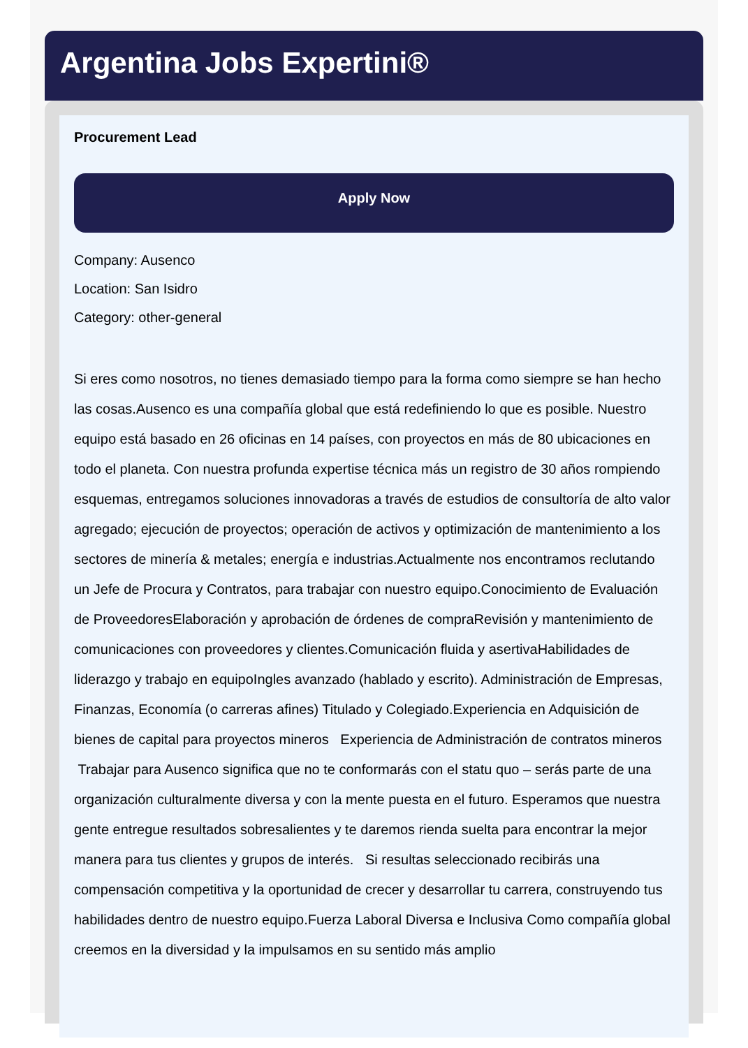Argentina Jobs Expertini®
Procurement Lead
Apply Now
Company: Ausenco
Location: San Isidro
Category: other-general
Si eres como nosotros, no tienes demasiado tiempo para la forma como siempre se han hecho las cosas.Ausenco es una compañía global que está redefiniendo lo que es posible. Nuestro equipo está basado en 26 oficinas en 14 países, con proyectos en más de 80 ubicaciones en todo el planeta. Con nuestra profunda expertise técnica más un registro de 30 años rompiendo esquemas, entregamos soluciones innovadoras a través de estudios de consultoría de alto valor agregado; ejecución de proyectos; operación de activos y optimización de mantenimiento a los sectores de minería & metales; energía e industrias.Actualmente nos encontramos reclutando un Jefe de Procura y Contratos, para trabajar con nuestro equipo.Conocimiento de Evaluación de ProveedoresElaboración y aprobación de órdenes de compraRevisión y mantenimiento de comunicaciones con proveedores y clientes.Comunicación fluida y asertivaHabilidades de liderazgo y trabajo en equipoIngles avanzado (hablado y escrito). Administración de Empresas, Finanzas, Economía (o carreras afines) Titulado y Colegiado.Experiencia en Adquisición de bienes de capital para proyectos mineros Experiencia de Administración de contratos mineros Trabajar para Ausenco significa que no te conformarás con el statu quo – serás parte de una organización culturalmente diversa y con la mente puesta en el futuro. Esperamos que nuestra gente entregue resultados sobresalientes y te daremos rienda suelta para encontrar la mejor manera para tus clientes y grupos de interés. Si resultas seleccionado recibirás una compensación competitiva y la oportunidad de crecer y desarrollar tu carrera, construyendo tus habilidades dentro de nuestro equipo.Fuerza Laboral Diversa e Inclusiva Como compañía global creemos en la diversidad y la impulsamos en su sentido más amplio